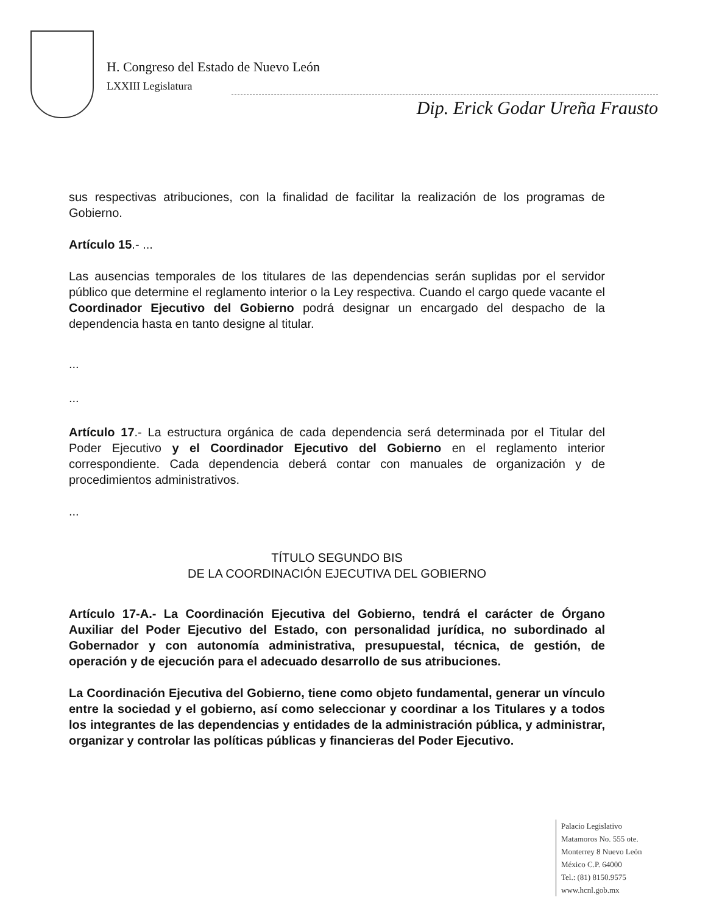H. Congreso del Estado de Nuevo León
LXXIII Legislatura
Dip. Erick Godar Ureña Frausto
sus respectivas atribuciones, con la finalidad de facilitar la realización de los programas de Gobierno.
Artículo 15.- ...
Las ausencias temporales de los titulares de las dependencias serán suplidas por el servidor público que determine el reglamento interior o la Ley respectiva. Cuando el cargo quede vacante el Coordinador Ejecutivo del Gobierno podrá designar un encargado del despacho de la dependencia hasta en tanto designe al titular.
...
...
Artículo 17.- La estructura orgánica de cada dependencia será determinada por el Titular del Poder Ejecutivo y el Coordinador Ejecutivo del Gobierno en el reglamento interior correspondiente. Cada dependencia deberá contar con manuales de organización y de procedimientos administrativos.
...
TÍTULO SEGUNDO BIS
DE LA COORDINACIÓN EJECUTIVA DEL GOBIERNO
Artículo 17-A.- La Coordinación Ejecutiva del Gobierno, tendrá el carácter de Órgano Auxiliar del Poder Ejecutivo del Estado, con personalidad jurídica, no subordinado al Gobernador y con autonomía administrativa, presupuestal, técnica, de gestión, de operación y de ejecución para el adecuado desarrollo de sus atribuciones.
La Coordinación Ejecutiva del Gobierno, tiene como objeto fundamental, generar un vínculo entre la sociedad y el gobierno, así como seleccionar y coordinar a los Titulares y a todos los integrantes de las dependencias y entidades de la administración pública, y administrar, organizar y controlar las políticas públicas y financieras del Poder Ejecutivo.
Palacio Legislativo
Matamoros No. 555 ote.
Monterrey 8 Nuevo León
México C.P. 64000
Tel.: (81) 8150.9575
www.hcnl.gob.mx